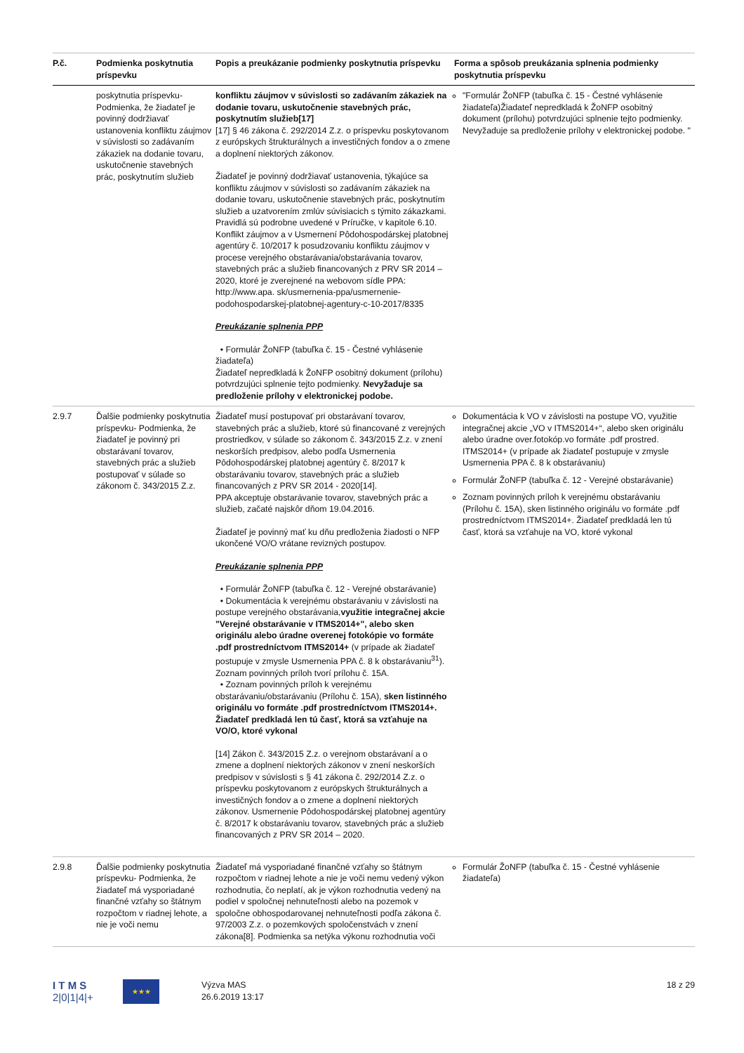| P.č. | Podmienka poskytnutia príspevku | Popis a preukázanie podmienky poskytnutia príspevku | Forma a spôsob preukázania splnenia podmienky poskytnutia príspevku |
| --- | --- | --- | --- |
| | poskytnutia príspevku- Podmienka, že žiadateľ je povinný dodržiavať ustanovenia konfliktu záujmov v súvislosti so zadávaním zákaziek na dodanie tovaru, uskutočnenie stavebných prác, poskytnutím služieb | konfliktu záujmov v súvislosti so zadávaním zákaziek na dodanie tovaru, uskutočnenie stavebných prác, poskytnutím služieb[17] [17] § 46 zákona č. 292/2014 Z.z. o príspevku poskytovanom z európskych štrukturálnych a investičných fondov a o zmene a doplnení niektorých zákonov. Žiadateľ je povinný dodržiavať ustanovenia, týkajúce sa konfliktu záujmov v súvislosti so zadávaním zákaziek na dodanie tovaru, uskutočnenie stavebných prác, poskytnutím služieb a uzatvorením zmlúv súvisiacich s týmito zákazkami. Pravidlá sú podrobne uvedené v Príručke, v kapitole 6.10. Konflikt záujmov a v Usmernení Pôdohospodárskej platobnej agentúry č. 10/2017 k posudzovaniu konfliktu záujmov v procese verejného obstarávania/obstarávania tovarov, stavebných prác a služieb financovaných z PRV SR 2014 – 2020, ktoré je zverejnené na webovom sídle PPA: http://www.apa. sk/usmernenia-ppa/usmernenie-podohospodarskej-platobnej-agentury-c-10-2017/8335 Preukázanie splnenia PPP • Formulár ŽoNFP (tabuľka č. 15 - Čestné vyhlásenie žiadateľa) Žiadateľ nepredkladá k ŽoNFP osobitný dokument (prílohu) potvrdzujúci splnenie tejto podmienky. Nevyžaduje sa predloženie prílohy v elektronickej podobe. | "Formulár ŽoNFP (tabuľka č. 15 - Čestné vyhlásenie žiadateľa)Žiadateľ nepredkladá k ŽoNFP osobitný dokument (prílohu) potvrdzujúci splnenie tejto podmienky. Nevyžaduje sa predloženie prílohy v elektronickej podobe. " |
| 2.9.7 | Ďalšie podmienky poskytnutia príspevku- Podmienka, že žiadateľ je povinný pri obstarávaní tovarov, stavebných prác a služieb postupovať v súlade so zákonom č. 343/2015 Z.z. | Žiadateľ musí postupovať pri obstarávaní tovarov, stavebných prác a služieb, ktoré sú financované z verejných prostriedkov, v súlade so zákonom č. 343/2015 Z.z. v znení neskorších predpisov, alebo podľa Usmernenia Pôdohospodárskej platobnej agentúry č. 8/2017 k obstarávaniu tovarov, stavebných prác a služieb financovaných z PRV SR 2014 - 2020[14]. PPA akceptuje obstarávanie tovarov, stavebných prác a služieb, začaté najskôr dňom 19.04.2016. Žiadateľ je povinný mať ku dňu predloženia žiadosti o NFP ukončené VO/O vrátane revizných postupov. Preukázanie splnenia PPP • Formulár ŽoNFP (tabuľka č. 12 - Verejné obstarávanie) • Dokumentácia k verejnému obstarávaniu v závislosti na postupe verejného obstarávania, využitie integračnej akcie "Verejné obstarávanie v ITMS2014+", alebo sken originálu alebo úradne overenej fotokópie vo formáte .pdf prostredníctvom ITMS2014+ (v prípade ak žiadateľ postupuje v zmysle Usmernenia PPA č. 8 k obstarávaniu<sup>31</sup>). Zoznam povinných príloh tvorí prílohu č. 15A. • Zoznam povinných príloh k verejnému obstarávaniu/obstarávaniu (Prílohu č. 15A), sken listinného originálu vo formáte .pdf prostredníctvom ITMS2014+. Žiadateľ predkladá len tú časť, ktorá sa vzťahuje na VO/O, ktoré vykonal [14] Zákon č. 343/2015 Z.z. o verejnom obstarávaní a o zmene a doplnení niektorých zákonov v znení neskorších predpisov v súvislosti s § 41 zákona č. 292/2014 Z.z. o príspevku poskytovanom z európskych štrukturálnych a investičných fondov a o zmene a doplnení niektorých zákonov. Usmernenie Pôdohospodárskej platobnej agentúry č. 8/2017 k obstarávaniu tovarov, stavebných prác a služieb financovaných z PRV SR 2014 – 2020. | Dokumentácia k VO v závislosti na postupe VO, využitie integračnej akcie „VO v ITMS2014+“, alebo sken originálu alebo úradne over.fotokóp.vo formáte .pdf prostred. ITMS2014+ (v prípade ak žiadateľ postupuje v zmysle Usmernenia PPA č. 8 k obstarávaniu) Formulár ŽoNFP (tabuľka č. 12 - Verejné obstarávanie) Zoznam povinných príloh k verejnému obstarávaniu (Prílohu č. 15A), sken listinného originálu vo formáte .pdf prostredníctvom ITMS2014+. Žiadateľ predkladá len tú časť, ktorá sa vzťahuje na VO, ktoré vykonal |
| 2.9.8 | Ďalšie podmienky poskytnutia príspevku- Podmienka, že žiadateľ má vysporiadané finančné vzťahy so štátnym rozpočtom v riadnej lehote, a nie je voči nemu | Žiadateľ má vysporiadané finančné vzťahy so štátnym rozpočtom v riadnej lehote a nie je voči nemu vedený výkon rozhodnutia, čo neplatí, ak je výkon rozhodnutia vedený na podiel v spoločnej nehnuteľnosti alebo na pozemok v spoločne obhospodarovanej nehnuteľnosti podľa zákona č. 97/2003 Z.z. o pozemkových spoločenstvách v znení zákona[8]. Podmienka sa netýka výkonu rozhodnutia voči | Formulár ŽoNFP (tabuľka č. 15 - Čestné vyhlásenie žiadateľa) |
I T M S
2|0|1|4|+
★★★
Výzva MAS
26.6.2019 13:17
18 z 29